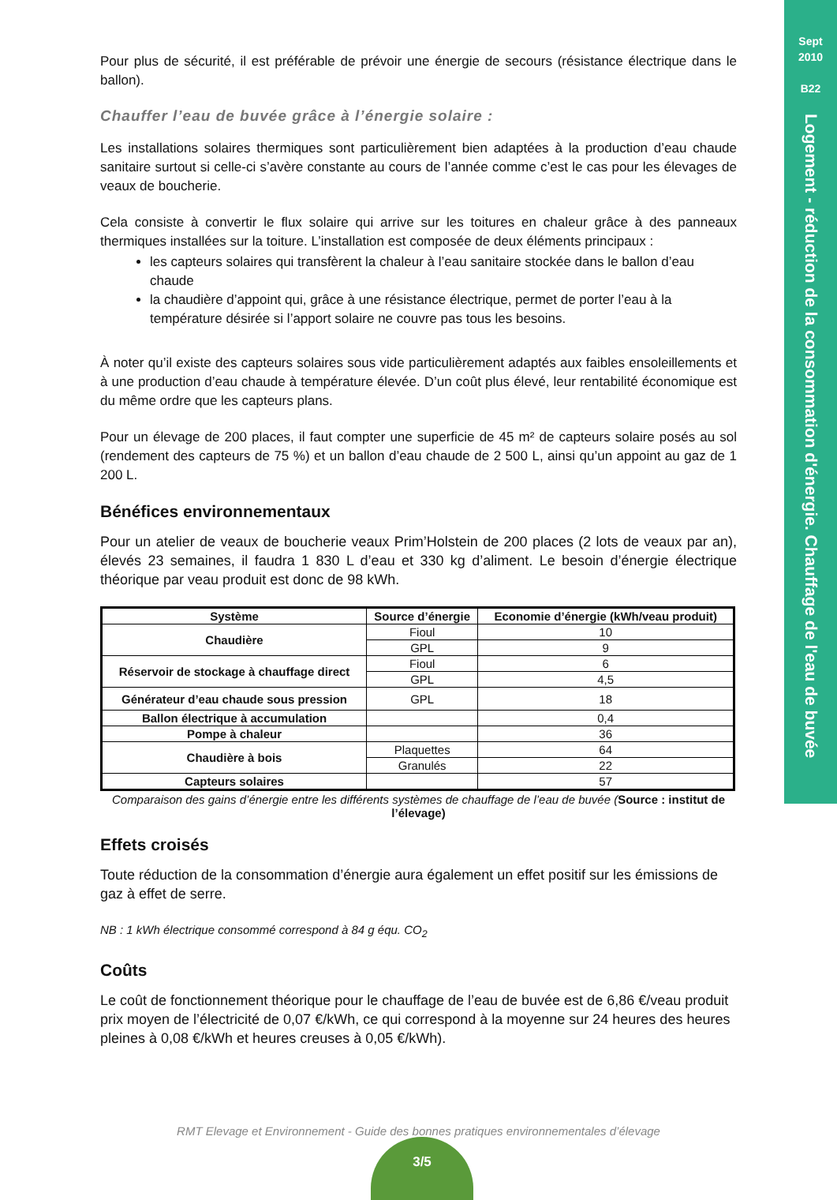Sept
2010
B22
Logement - réduction de la consommation d'énergie. Chauffage de l'eau de buvée
Pour plus de sécurité, il est préférable de prévoir une énergie de secours (résistance électrique dans le ballon).
Chauffer l’eau de buvée grâce à l’énergie solaire :
Les installations solaires thermiques sont particulièrement bien adaptées à la production d’eau chaude sanitaire surtout si celle-ci s’avère constante au cours de l’année comme c’est le cas pour les élevages de veaux de boucherie.
Cela consiste à convertir le flux solaire qui arrive sur les toitures en chaleur grâce à des panneaux thermiques installées sur la toiture. L’installation est composée de deux éléments principaux :
les capteurs solaires qui transfèrent la chaleur à l’eau sanitaire stockée dans le ballon d’eau chaude
la chaudière d’appoint qui, grâce à une résistance électrique, permet de porter l’eau à la température désirée si l’apport solaire ne couvre pas tous les besoins.
À noter qu’il existe des capteurs solaires sous vide particulièrement adaptés aux faibles ensoleillements et à une production d’eau chaude à température élevée. D’un coût plus élevé, leur rentabilité économique est du même ordre que les capteurs plans.
Pour un élevage de 200 places, il faut compter une superficie de 45 m² de capteurs solaire posés au sol (rendement des capteurs de 75 %) et un ballon d’eau chaude de 2 500 L, ainsi qu’un appoint au gaz de 1 200 L.
Bénéfices environnementaux
Pour un atelier de veaux de boucherie veaux Prim’Holstein de 200 places (2 lots de veaux par an), élevés 23 semaines, il faudra 1 830 L d’eau et 330 kg d’aliment. Le besoin d’énergie électrique théorique par veau produit est donc de 98 kWh.
| Système | Source d’énergie | Economie d’énergie (kWh/veau produit) |
| --- | --- | --- |
| Chaudière | Fioul | 10 |
| | GPL | 9 |
| Réservoir de stockage à chauffage direct | Fioul | 6 |
| | GPL | 4,5 |
| Générateur d’eau chaude sous pression | GPL | 18 |
| Ballon électrique à accumulation | | 0,4 |
| Pompe à chaleur | | 36 |
| Chaudière à bois | Plaquettes | 64 |
| | Granulés | 22 |
| Capteurs solaires | | 57 |
Comparaison des gains d’énergie entre les différents systèmes de chauffage de l’eau de buvée (Source : institut de l’élevage)
Effets croisés
Toute réduction de la consommation d’énergie aura également un effet positif sur les émissions de gaz à effet de serre.
NB : 1 kWh électrique consommé correspond à 84 g équ. CO<sub>2</sub>
Coûts
Le coût de fonctionnement théorique pour le chauffage de l’eau de buvée est de 6,86 €/veau produit prix moyen de l’électricité de 0,07 €/kWh, ce qui correspond à la moyenne sur 24 heures des heures pleines à 0,08 €/kWh et heures creuses à 0,05 €/kWh).
RMT Elevage et Environnement - Guide des bonnes pratiques environnementales d’élevage
3/5